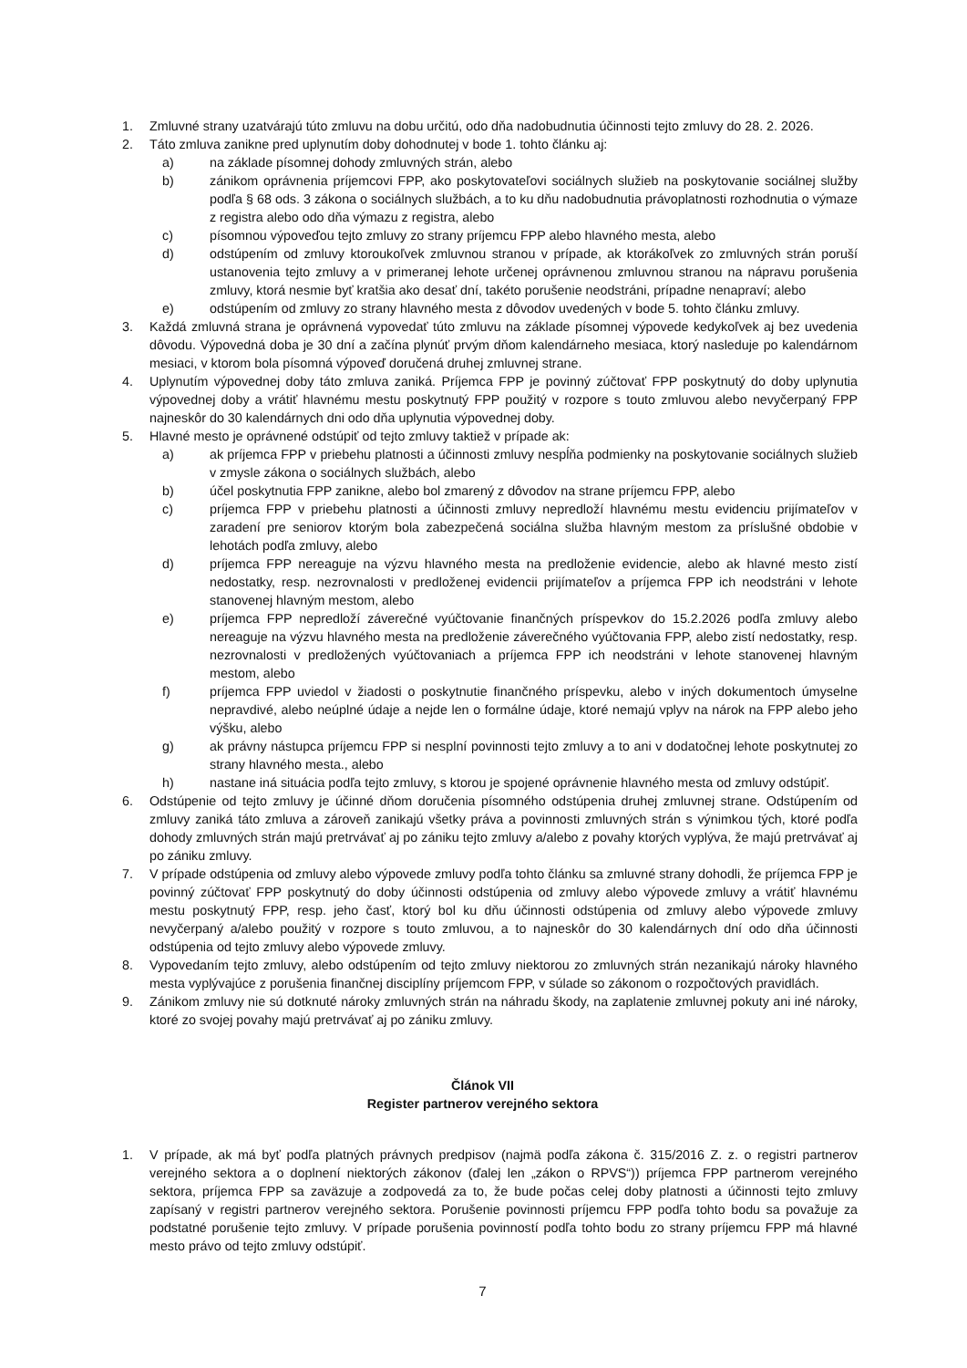1. Zmluvné strany uzatvárajú túto zmluvu na dobu určitú, odo dňa nadobudnutia účinnosti tejto zmluvy do 28. 2. 2026.
2. Táto zmluva zanikne pred uplynutím doby dohodnutej v bode 1. tohto článku aj:
a) na základe písomnej dohody zmluvných strán, alebo
b) zánikom oprávnenia príjemcovi FPP, ako poskytovateľovi sociálnych služieb na poskytovanie sociálnej služby podľa § 68 ods. 3 zákona o sociálnych službách, a to ku dňu nadobudnutia právoplatnosti rozhodnutia o výmaze z registra alebo odo dňa výmazu z registra, alebo
c) písomnou výpoveďou tejto zmluvy zo strany príjemcu FPP alebo hlavného mesta, alebo
d) odstúpením od zmluvy ktoroukoľvek zmluvnou stranou v prípade, ak ktorákoľvek zo zmluvných strán poruší ustanovenia tejto zmluvy a v primeranej lehote určenej oprávnenou zmluvnou stranou na nápravu porušenia zmluvy, ktorá nesmie byť kratšia ako desať dní, takéto porušenie neodstráni, prípadne nenapraví; alebo
e) odstúpením od zmluvy zo strany hlavného mesta z dôvodov uvedených v bode 5. tohto článku zmluvy.
3. Každá zmluvná strana je oprávnená vypovedať túto zmluvu na základe písomnej výpovede kedykoľvek aj bez uvedenia dôvodu. Výpovedná doba je 30 dní a začína plynúť prvým dňom kalendárneho mesiaca, ktorý nasleduje po kalendárnom mesiaci, v ktorom bola písomná výpoveď doručená druhej zmluvnej strane.
4. Uplynutím výpovednej doby táto zmluva zaniká. Príjemca FPP je povinný zúčtovať FPP poskytnutý do doby uplynutia výpovednej doby a vrátiť hlavnému mestu poskytnutý FPP použitý v rozpore s touto zmluvou alebo nevyčerpaný FPP najneskôr do 30 kalendárnych dni odo dňa uplynutia výpovednej doby.
5. Hlavné mesto je oprávnené odstúpiť od tejto zmluvy taktiež v prípade ak:
a) ak príjemca FPP v priebehu platnosti a účinnosti zmluvy nespĺňa podmienky na poskytovanie sociálnych služieb v zmysle zákona o sociálnych službách, alebo
b) účel poskytnutia FPP zanikne, alebo bol zmarený z dôvodov na strane príjemcu FPP, alebo
c) príjemca FPP v priebehu platnosti a účinnosti zmluvy nepredloží hlavnému mestu evidenciu prijímateľov v zaradení pre seniorov ktorým bola zabezpečená sociálna služba hlavným mestom za príslušné obdobie v lehotách podľa zmluvy, alebo
d) príjemca FPP nereaguje na výzvu hlavného mesta na predloženie evidencie, alebo ak hlavné mesto zistí nedostatky, resp. nezrovnalosti v predloženej evidencii prijímateľov a príjemca FPP ich neodstráni v lehote stanovenej hlavným mestom, alebo
e) príjemca FPP nepredloží záverečné vyúčtovanie finančných príspevkov do 15.2.2026 podľa zmluvy alebo nereaguje na výzvu hlavného mesta na predloženie záverečného vyúčtovania FPP, alebo zistí nedostatky, resp. nezrovnalosti v predložených vyúčtovaniach a príjemca FPP ich neodstráni v lehote stanovenej hlavným mestom, alebo
f) príjemca FPP uviedol v žiadosti o poskytnutie finančného príspevku, alebo v iných dokumentoch úmyselne nepravdivé, alebo neúplné údaje a nejde len o formálne údaje, ktoré nemajú vplyv na nárok na FPP alebo jeho výšku, alebo
g) ak právny nástupca príjemcu FPP si nesplní povinnosti tejto zmluvy a to ani v dodatočnej lehote poskytnutej zo strany hlavného mesta., alebo
h) nastane iná situácia podľa tejto zmluvy, s ktorou je spojené oprávnenie hlavného mesta od zmluvy odstúpiť.
6. Odstúpenie od tejto zmluvy je účinné dňom doručenia písomného odstúpenia druhej zmluvnej strane. Odstúpením od zmluvy zaniká táto zmluva a zároveň zanikajú všetky práva a povinnosti zmluvných strán s výnimkou tých, ktoré podľa dohody zmluvných strán majú pretrvávať aj po zániku tejto zmluvy a/alebo z povahy ktorých vyplýva, že majú pretrvávať aj po zániku zmluvy.
7. V prípade odstúpenia od zmluvy alebo výpovede zmluvy podľa tohto článku sa zmluvné strany dohodli, že príjemca FPP je povinný zúčtovať FPP poskytnutý do doby účinnosti odstúpenia od zmluvy alebo výpovede zmluvy a vrátiť hlavnému mestu poskytnutý FPP, resp. jeho časť, ktorý bol ku dňu účinnosti odstúpenia od zmluvy alebo výpovede zmluvy nevyčerpaný a/alebo použitý v rozpore s touto zmluvou, a to najneskôr do 30 kalendárnych dní odo dňa účinnosti odstúpenia od tejto zmluvy alebo výpovede zmluvy.
8. Vypovedaním tejto zmluvy, alebo odstúpením od tejto zmluvy niektorou zo zmluvných strán nezanikajú nároky hlavného mesta vyplývajúce z porušenia finančnej disciplíny príjemcom FPP, v súlade so zákonom o rozpočtových pravidlách.
9. Zánikom zmluvy nie sú dotknuté nároky zmluvných strán na náhradu škody, na zaplatenie zmluvnej pokuty ani iné nároky, ktoré zo svojej povahy majú pretrvávať aj po zániku zmluvy.
Článok VII
Register partnerov verejného sektora
1. V prípade, ak má byť podľa platných právnych predpisov (najmä podľa zákona č. 315/2016 Z. z. o registri partnerov verejného sektora a o doplnení niektorých zákonov (ďalej len „zákon o RPVS“)) príjemca FPP partnerom verejného sektora, príjemca FPP sa zaväzuje a zodpovedá za to, že bude počas celej doby platnosti a účinnosti tejto zmluvy zapísaný v registri partnerov verejného sektora. Porušenie povinnosti príjemcu FPP podľa tohto bodu sa považuje za podstatné porušenie tejto zmluvy. V prípade porušenia povinností podľa tohto bodu zo strany príjemcu FPP má hlavné mesto právo od tejto zmluvy odstúpiť.
7